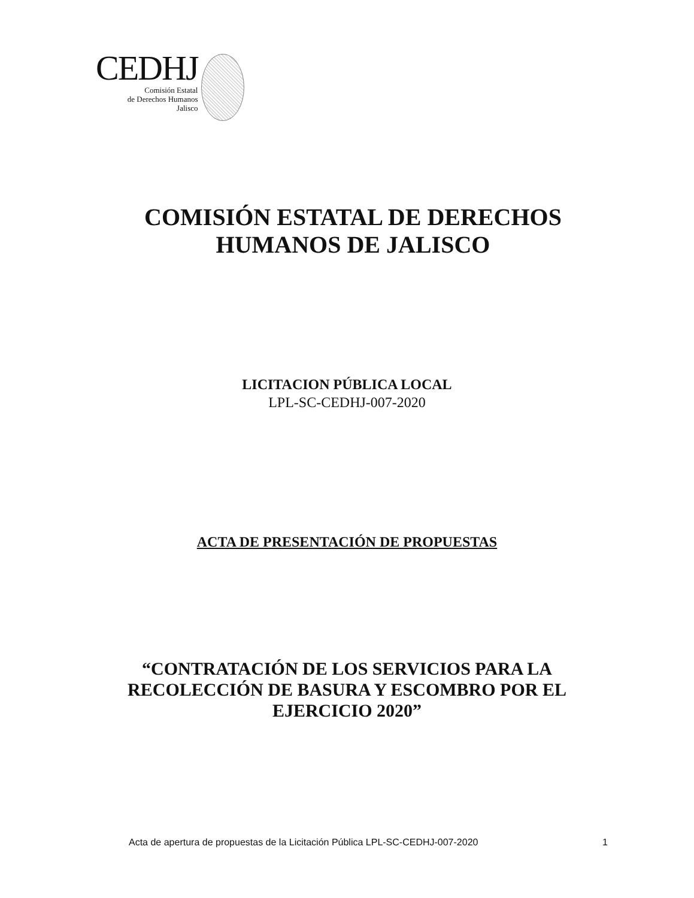CEDHJ
Comisión Estatal
de Derechos Humanos
Jalisco
COMISIÓN ESTATAL DE DERECHOS
HUMANOS DE JALISCO
LICITACION PÚBLICA LOCAL
LPL-SC-CEDHJ-007-2020
ACTA DE PRESENTACIÓN DE PROPUESTAS
“CONTRATACIÓN DE LOS SERVICIOS PARA LA
RECOLECCIÓN DE BASURA Y ESCOMBRO POR EL
EJERCICIO 2020”
Acta de apertura de propuestas de la Licitación Pública LPL-SC-CEDHJ-007-2020 1